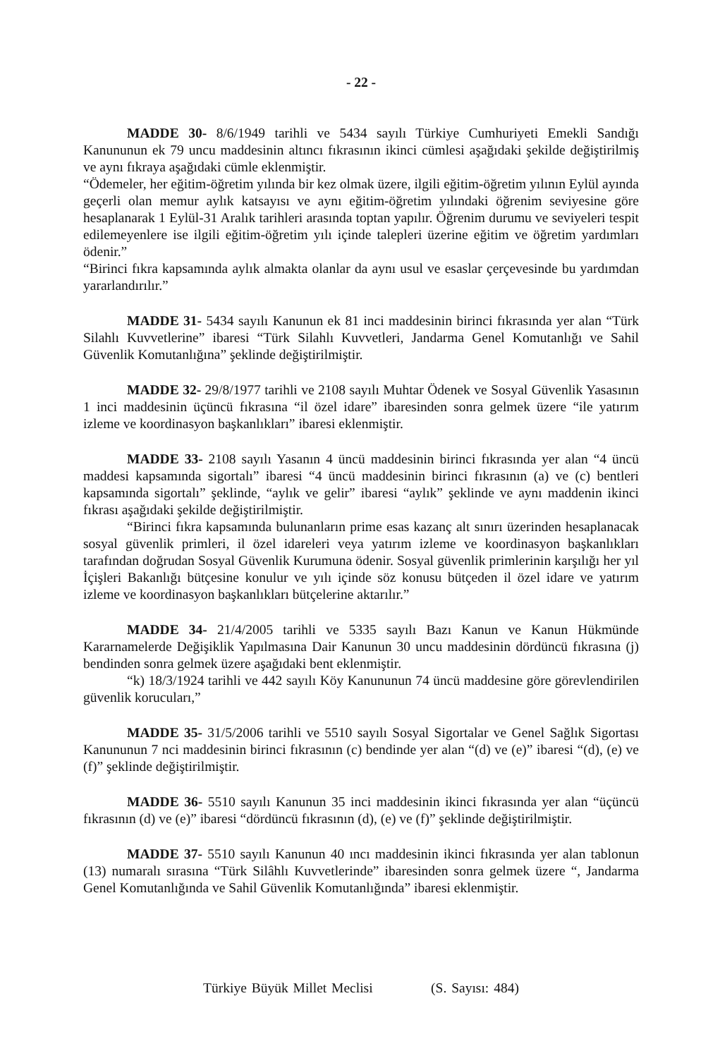- 22 -
MADDE 30- 8/6/1949 tarihli ve 5434 sayılı Türkiye Cumhuriyeti Emekli Sandığı Kanununun ek 79 uncu maddesinin altıncı fıkrasının ikinci cümlesi aşağıdaki şekilde değiştirilmiş ve aynı fıkraya aşağıdaki cümle eklenmiştir.
“Ödemeler, her eğitim-öğretim yılında bir kez olmak üzere, ilgili eğitim-öğretim yılının Eylül ayında geçerli olan memur aylık katsayısı ve aynı eğitim-öğretim yılındaki öğrenim seviyesine göre hesaplanarak 1 Eylül-31 Aralık tarihleri arasında toptan yapılır. Öğrenim durumu ve seviyeleri tespit edilemeyenlere ise ilgili eğitim-öğretim yılı içinde talepleri üzerine eğitim ve öğretim yardımları ödenir.”
“Birinci fıkra kapsamında aylık almakta olanlar da aynı usul ve esaslar çerçevesinde bu yardımdan yararlandırılır.”
MADDE 31- 5434 sayılı Kanunun ek 81 inci maddesinin birinci fıkrasında yer alan “Türk Silahlı Kuvvetlerine” ibaresi “Türk Silahlı Kuvvetleri, Jandarma Genel Komutanlığı ve Sahil Güvenlik Komutanlığına” şeklinde değiştirilmiştir.
MADDE 32- 29/8/1977 tarihli ve 2108 sayılı Muhtar Ödenek ve Sosyal Güvenlik Yasasının 1 inci maddesinin üçüncü fıkrasına “il özel idare” ibaresinden sonra gelmek üzere “ile yatırım izleme ve koordinasyon başkanlıkları” ibaresi eklenmiştir.
MADDE 33- 2108 sayılı Yasanın 4 üncü maddesinin birinci fıkrasında yer alan “4 üncü maddesi kapsamında sigortalı” ibaresi “4 üncü maddesinin birinci fıkrasının (a) ve (c) bentleri kapsamında sigortalı” şeklinde, “aylık ve gelir” ibaresi “aylık” şeklinde ve aynı maddenin ikinci fıkrası aşağıdaki şekilde değiştirilmiştir.
“Birinci fıkra kapsamında bulunanların prime esas kazanç alt sınırı üzerinden hesaplanacak sosyal güvenlik primleri, il özel idareleri veya yatırım izleme ve koordinasyon başkanlıkları tarafından doğrudan Sosyal Güvenlik Kurumuna ödenir. Sosyal güvenlik primlerinin karşılığı her yıl İçişleri Bakanlığı bütçesine konulur ve yılı içinde söz konusu bütçeden il özel idare ve yatırım izleme ve koordinasyon başkanlıkları bütçelerine aktarılır.”
MADDE 34- 21/4/2005 tarihli ve 5335 sayılı Bazı Kanun ve Kanun Hükmünde Kararnamelerde Değişiklik Yapılmasına Dair Kanunun 30 uncu maddesinin dördüncü fıkrasına (j) bendinden sonra gelmek üzere aşağıdaki bent eklenmiştir.
“k) 18/3/1924 tarihli ve 442 sayılı Köy Kanununun 74 üncü maddesine göre görevlendirilen güvenlik korucuları,”
MADDE 35- 31/5/2006 tarihli ve 5510 sayılı Sosyal Sigortalar ve Genel Sağlık Sigortası Kanununun 7 nci maddesinin birinci fıkrasının (c) bendinde yer alan “(d) ve (e)” ibaresi “(d), (e) ve (f)” şeklinde değiştirilmiştir.
MADDE 36- 5510 sayılı Kanunun 35 inci maddesinin ikinci fıkrasında yer alan “üçüncü fıkrasının (d) ve (e)” ibaresi “dördüncü fıkrasının (d), (e) ve (f)” şeklinde değiştirilmiştir.
MADDE 37- 5510 sayılı Kanunun 40 ıncı maddesinin ikinci fıkrasında yer alan tablonun (13) numaralı sırasına “Türk Silâhlı Kuvvetlerinde” ibaresinden sonra gelmek üzere “, Jandarma Genel Komutanlığında ve Sahil Güvenlik Komutanlığında” ibaresi eklenmiştir.
Türkiye Büyük Millet Meclisi (S. Sayısı: 484)